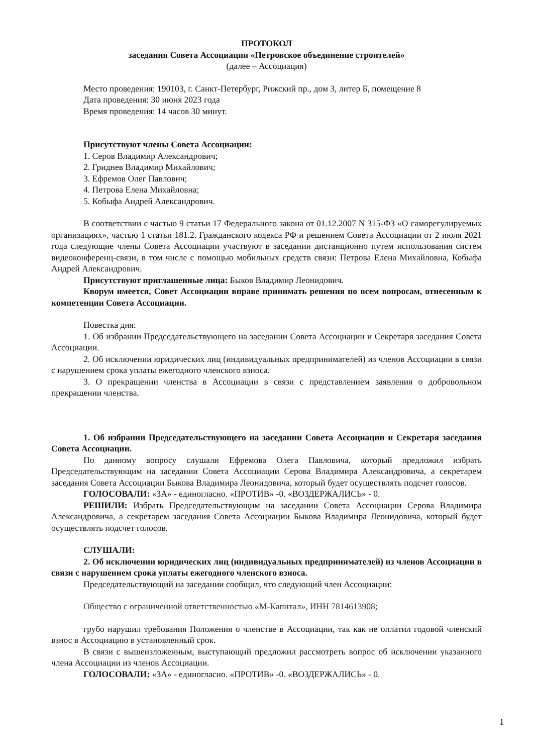ПРОТОКОЛ
заседания Совета Ассоциации «Петровское объединение строителей»
(далее – Ассоциация)
Место проведения: 190103, г. Санкт-Петербург, Рижский пр., дом 3, литер Б, помещение 8
Дата проведения: 30 июня 2023 года
Время проведения: 14 часов 30 минут.
Присутствуют члены Совета Ассоциации:
1. Серов Владимир Александрович;
2. Гриднев Владимир Михайлович;
3. Ефремов Олег Павлович;
4. Петрова Елена Михайловна;
5. Кобыфа Андрей Александрович.
В соответствии с частью 9 статьи 17 Федерального закона от 01.12.2007 N 315-ФЗ «О саморегулируемых организациях», частью 1 статьи 181.2. Гражданского кодекса РФ и решением Совета Ассоциации от 2 июля 2021 года следующие члены Совета Ассоциации участвуют в заседании дистанционно путем использования систем видеоконференц-связи, в том числе с помощью мобильных средств связи: Петрова Елена Михайловна, Кобыфа Андрей Александрович.
Присутствуют приглашенные лица: Быков Владимир Леонидович.
Кворум имеется, Совет Ассоциации вправе принимать решения по всем вопросам, отнесенным к компетенции Совета Ассоциации.
Повестка дня:
1. Об избрании Председательствующего на заседании Совета Ассоциации и Секретаря заседания Совета Ассоциации.
2. Об исключении юридических лиц (индивидуальных предпринимателей) из членов Ассоциации в связи с нарушением срока уплаты ежегодного членского взноса.
3. О прекращении членства в Ассоциации в связи с представлением заявления о добровольном прекращении членства.
1. Об избрании Председательствующего на заседании Совета Ассоциации и Секретаря заседания Совета Ассоциации.
По данному вопросу слушали Ефремова Олега Павловича, который предложил избрать Председательствующим на заседании Совета Ассоциации Серова Владимира Александровича, а секретарем заседания Совета Ассоциации Быкова Владимира Леонидовича, который будет осуществлять подсчет голосов.
ГОЛОСОВАЛИ: «ЗА» - единогласно. «ПРОТИВ» -0. «ВОЗДЕРЖАЛИСЬ» - 0.
РЕШИЛИ: Избрать Председательствующим на заседании Совета Ассоциации Серова Владимира Александровича, а секретарем заседания Совета Ассоциации Быкова Владимира Леонидовича, который будет осуществлять подсчет голосов.
СЛУШАЛИ:
2. Об исключении юридических лиц (индивидуальных предпринимателей) из членов Ассоциации в связи с нарушением срока уплаты ежегодного членского взноса.
Председательствующий на заседании сообщил, что следующий член Ассоциации:
Общество с ограниченной ответственностью «М-Капитал», ИНН 7814613908;
грубо нарушил требования Положения о членстве в Ассоциации, так как не оплатил годовой членский взнос в Ассоциацию в установленный срок.
В связи с вышеизложенным, выступающий предложил рассмотреть вопрос об исключении указанного члена Ассоциации из членов Ассоциации.
ГОЛОСОВАЛИ: «ЗА» - единогласно. «ПРОТИВ» -0. «ВОЗДЕРЖАЛИСЬ» - 0.
1